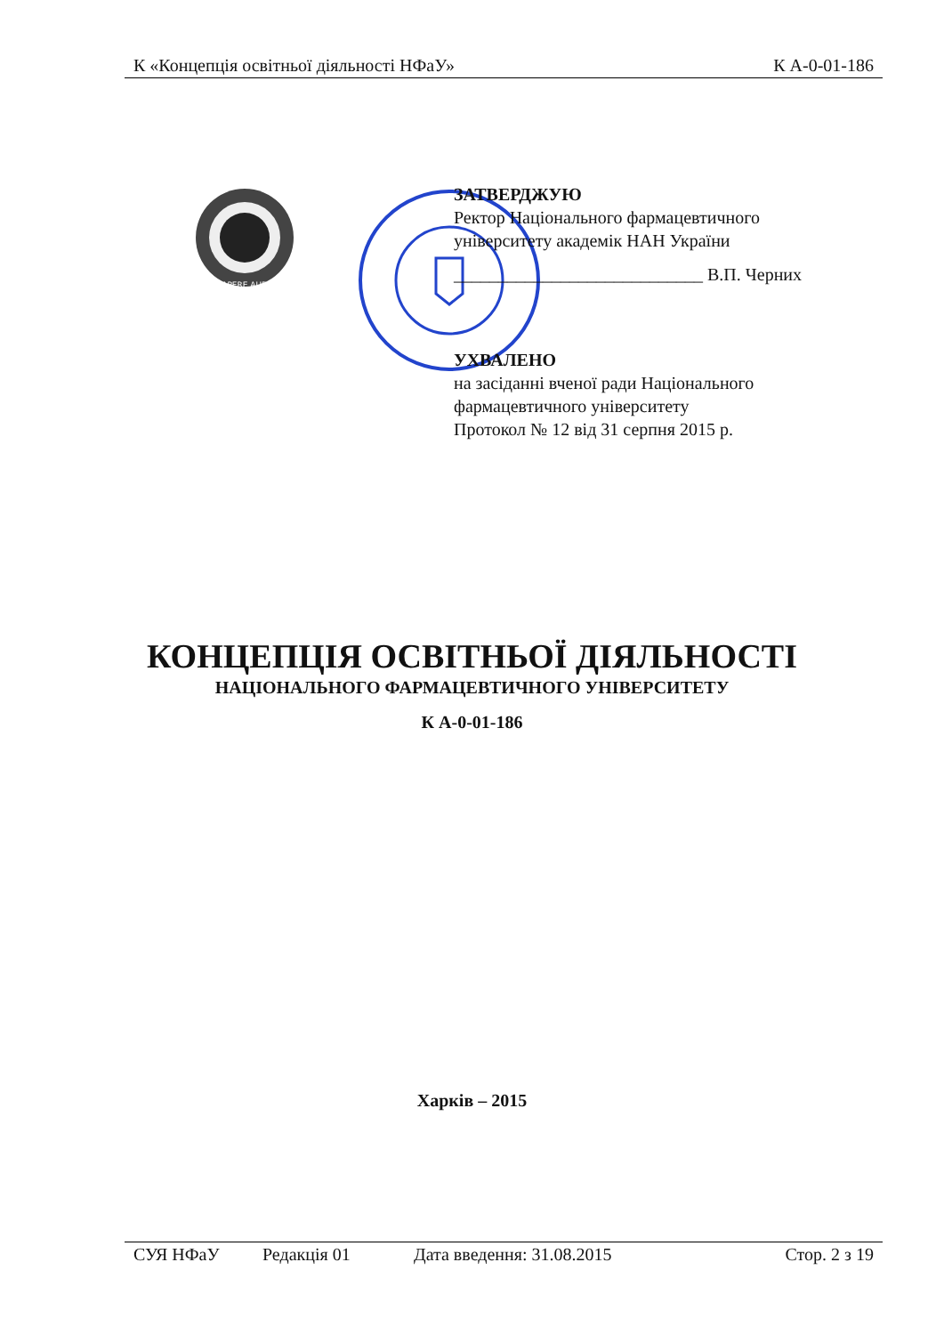К «Концепція освітньої діяльності НФаУ» К А-0-01-186
SAPERE AUDE
ЗАТВЕРДЖУЮ
Ректор Національного фармацевтичного
університету академік НАН України
____________________________ В.П. Черних
УХВАЛЕНО
на засіданні вченої ради Національного
фармацевтичного університету
Протокол № 12 від 31 серпня 2015 р.
КОНЦЕПЦІЯ ОСВІТНЬОЇ ДІЯЛЬНОСТІ
НАЦІОНАЛЬНОГО ФАРМАЦЕВТИЧНОГО УНІВЕРСИТЕТУ
К А-0-01-186
Харків – 2015
СУЯ НФаУ Редакція 01 Дата введення: 31.08.2015 Стор. 2 з 19